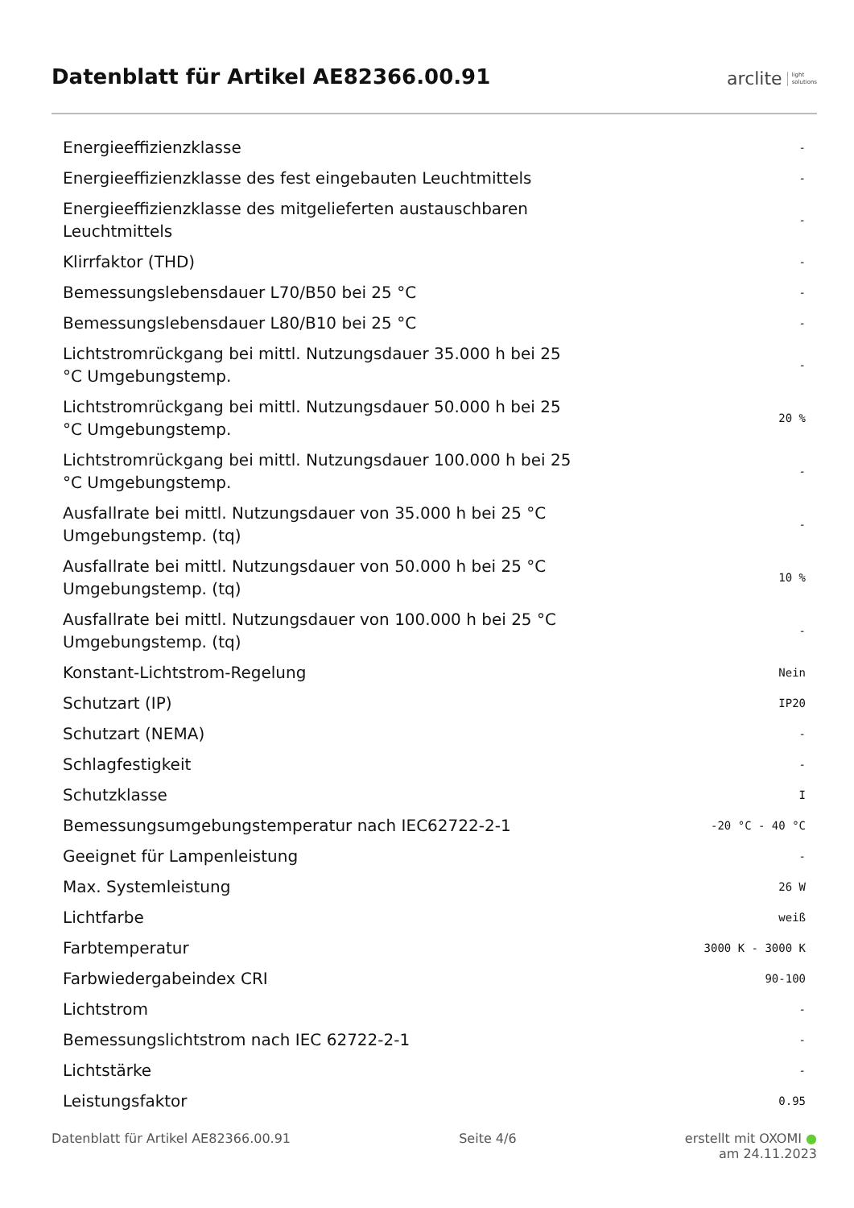Datenblatt für Artikel AE82366.00.91
arclite light
solutions
| Energieeffizienzklasse | - |
| Energieeffizienzklasse des fest eingebauten Leuchtmittels | - |
| Energieeffizienzklasse des mitgelieferten austauschbaren Leuchtmittels | - |
| Klirrfaktor (THD) | - |
| Bemessungslebensdauer L70/B50 bei 25 °C | - |
| Bemessungslebensdauer L80/B10 bei 25 °C | - |
| Lichtstromrückgang bei mittl. Nutzungsdauer 35.000 h bei 25 °C Umgebungstemp. | - |
| Lichtstromrückgang bei mittl. Nutzungsdauer 50.000 h bei 25 °C Umgebungstemp. | 20 % |
| Lichtstromrückgang bei mittl. Nutzungsdauer 100.000 h bei 25 °C Umgebungstemp. | - |
| Ausfallrate bei mittl. Nutzungsdauer von 35.000 h bei 25 °C Umgebungstemp. (tq) | - |
| Ausfallrate bei mittl. Nutzungsdauer von 50.000 h bei 25 °C Umgebungstemp. (tq) | 10 % |
| Ausfallrate bei mittl. Nutzungsdauer von 100.000 h bei 25 °C Umgebungstemp. (tq) | - |
| Konstant-Lichtstrom-Regelung | Nein |
| Schutzart (IP) | IP20 |
| Schutzart (NEMA) | - |
| Schlagfestigkeit | - |
| Schutzklasse | I |
| Bemessungsumgebungstemperatur nach IEC62722-2-1 | -20 °C - 40 °C |
| Geeignet für Lampenleistung | - |
| Max. Systemleistung | 26 W |
| Lichtfarbe | weiß |
| Farbtemperatur | 3000 K - 3000 K |
| Farbwiedergabeindex CRI | 90-100 |
| Lichtstrom | - |
| Bemessungslichtstrom nach IEC 62722-2-1 | - |
| Lichtstärke | - |
| Leistungsfaktor | 0.95 |
Datenblatt für Artikel AE82366.00.91 Seite 4/6 erstellt mit OXOMI ●
am 24.11.2023